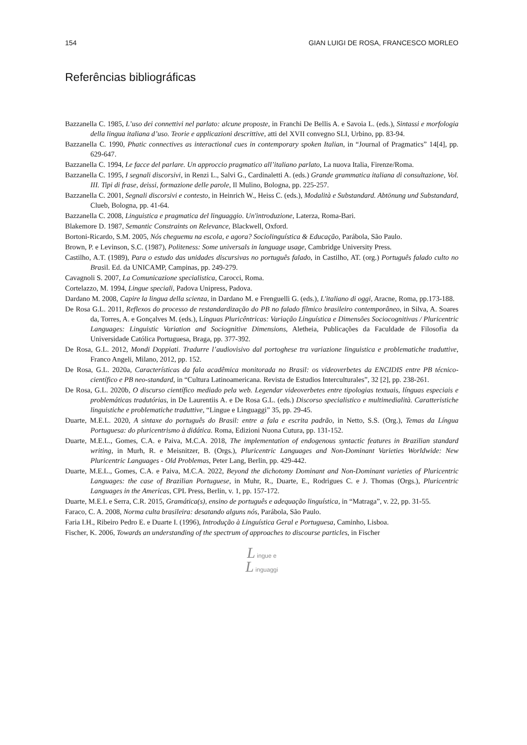154 GIAN LUIGI DE ROSA, FRANCESCO MORLEO
Referências bibliográficas
Bazzanella C. 1985, L’uso dei connettivi nel parlato: alcune proposte, in Franchi De Bellis A. e Savoia L. (eds.), Sintassi e morfologia della lingua italiana d’uso. Teorie e applicazioni descrittive, atti del XVII convegno SLI, Urbino, pp. 83-94.
Bazzanella C. 1990, Phatic connectives as interactional cues in contemporary spoken Italian, in “Journal of Pragmatics” 14[4], pp. 629-647.
Bazzanella C. 1994, Le facce del parlare. Un approccio pragmatico all’italiano parlato, La nuova Italia, Firenze/Roma.
Bazzanella C. 1995, I segnali discorsivi, in Renzi L., Salvi G., Cardinaletti A. (eds.) Grande grammatica italiana di consultazione, Vol. III. Tipi di frase, deissi, formazione delle parole, Il Mulino, Bologna, pp. 225-257.
Bazzanella C. 2001, Segnali discorsivi e contesto, in Heinrich W., Heiss C. (eds.), Modalità e Substandard. Abtönung und Substandard, Clueb, Bologna, pp. 41-64.
Bazzanella C. 2008, Linguistica e pragmatica del linguaggio. Un'introduzione, Laterza, Roma-Bari.
Blakemore D. 1987, Semantic Constraints on Relevance, Blackwell, Oxford.
Bortoni-Ricardo, S.M. 2005, Nós cheguemu na escola, e agora? Sociolinguística & Educação, Parábola, São Paulo.
Brown, P. e Levinson, S.C. (1987), Politeness: Some universals in language usage, Cambridge University Press.
Castilho, A.T. (1989), Para o estudo das unidades discursivas no português falado, in Castilho, AT. (org.) Português falado culto no Brasil. Ed. da UNICAMP, Campinas, pp. 249-279.
Cavagnoli S. 2007, La Comunicazione specialistica, Carocci, Roma.
Cortelazzo, M. 1994, Lingue speciali, Padova Unipress, Padova.
Dardano M. 2008, Capire la lingua della scienza, in Dardano M. e Frenguelli G. (eds.), L'italiano di oggi, Aracne, Roma, pp.173-188.
De Rosa G.L. 2011, Reflexos do processo de restandardização do PB no falado fílmico brasileiro contemporâneo, in Silva, A. Soares da, Torres, A. e Gonçalves M. (eds.), Línguas Pluricêntricas: Variação Linguística e Dimensões Sociocognitivas / Pluricentric Languages: Linguistic Variation and Sociognitive Dimensions, Aletheia, Publicações da Faculdade de Filosofia da Universidade Católica Portuguesa, Braga, pp. 377-392.
De Rosa, G.L. 2012, Mondi Doppiati. Tradurre l’audiovisivo dal portoghese tra variazione linguistica e problematiche traduttive, Franco Angeli, Milano, 2012, pp. 152.
De Rosa, G.L. 2020a, Características da fala acadêmica monitorada no Brasil: os videoverbetes da ENCIDIS entre PB técnico-científico e PB neo-standard, in “Cultura Latinoamericana. Revista de Estudios Interculturales”, 32 [2], pp. 238-261.
De Rosa, G.L. 2020b, O discurso científico mediado pela web. Legendar videoverbetes entre tipologias textuais, línguas especiais e problemáticas tradutórias, in De Laurentiis A. e De Rosa G.L. (eds.) Discorso specialistico e multimedialità. Caratteristiche linguistiche e problematiche traduttive, “Lingue e Linguaggi” 35, pp. 29-45.
Duarte, M.E.L. 2020, A sintaxe do português do Brasil: entre a fala e escrita padrão, in Netto, S.S. (Org.), Temas da Língua Portuguesa: do pluricentrismo à didática. Roma, Edizioni Nuona Cutura, pp. 131-152.
Duarte, M.E.L., Gomes, C.A. e Paiva, M.C.A. 2018, The implementation of endogenous syntactic features in Brazilian standard writing, in Murh, R. e Meisnitzer, B. (Orgs.), Pluricentric Languages and Non-Dominant Varieties Worldwide: New Pluricentric Languages - Old Problemas, Peter Lang, Berlin, pp. 429-442.
Duarte, M.E.L., Gomes, C.A. e Paiva, M.C.A. 2022, Beyond the dichotomy Dominant and Non-Dominant varieties of Pluricentric Languages: the case of Brazilian Portuguese, in Muhr, R., Duarte, E., Rodrigues C. e J. Thomas (Orgs.), Pluricentric Languages in the Americas, CPL Press, Berlin, v. 1, pp. 157-172.
Duarte, M.E.L e Serra, C.R. 2015, Gramática(s), ensino de português e adequação linguística, in “Matraga”, v. 22, pp. 31-55.
Faraco, C. A. 2008, Norma culta brasileira: desatando alguns nós, Parábola, São Paulo.
Faria I.H., Ribeiro Pedro E. e Duarte I. (1996), Introdução à Linguística Geral e Portuguesa, Caminho, Lisboa.
Fischer, K. 2006, Towards an understanding of the spectrum of approaches to discourse particles, in Fischer
L ingue e
L inguaggi